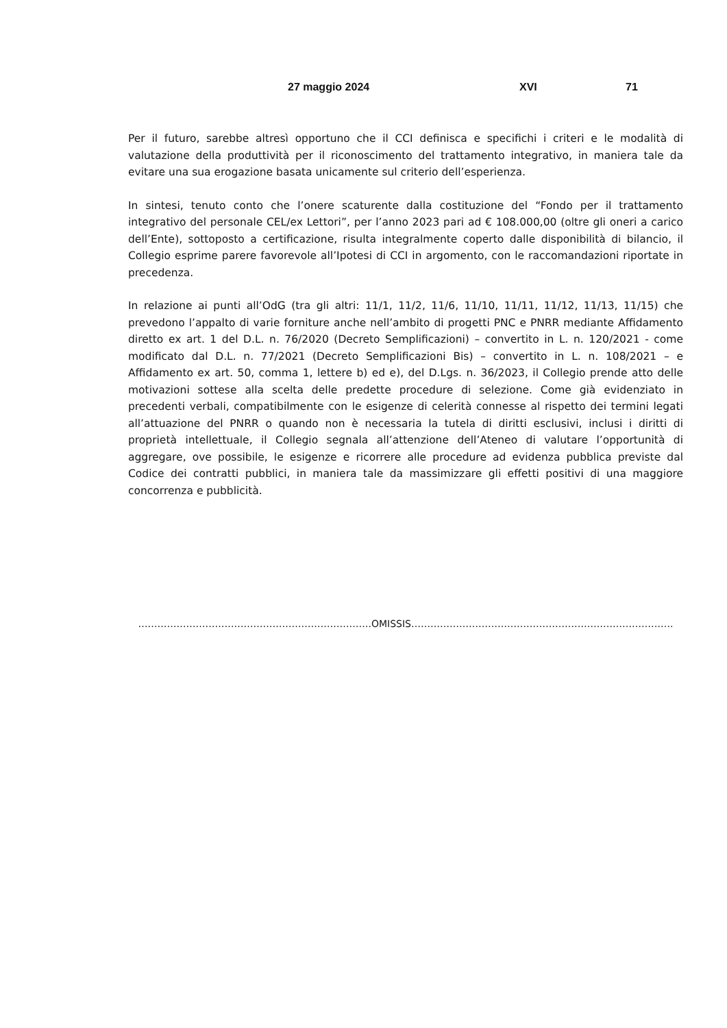27 maggio 2024 XVI 71
Per il futuro, sarebbe altresì opportuno che il CCI definisca e specifichi i criteri e le modalità di valutazione della produttività per il riconoscimento del trattamento integrativo, in maniera tale da evitare una sua erogazione basata unicamente sul criterio dell’esperienza.
In sintesi, tenuto conto che l’onere scaturente dalla costituzione del “Fondo per il trattamento integrativo del personale CEL/ex Lettori”, per l’anno 2023 pari ad € 108.000,00 (oltre gli oneri a carico dell’Ente), sottoposto a certificazione, risulta integralmente coperto dalle disponibilità di bilancio, il Collegio esprime parere favorevole all’Ipotesi di CCI in argomento, con le raccomandazioni riportate in precedenza.
In relazione ai punti all’OdG (tra gli altri: 11/1, 11/2, 11/6, 11/10, 11/11, 11/12, 11/13, 11/15) che prevedono l’appalto di varie forniture anche nell’ambito di progetti PNC e PNRR mediante Affidamento diretto ex art. 1 del D.L. n. 76/2020 (Decreto Semplificazioni) – convertito in L. n. 120/2021 - come modificato dal D.L. n. 77/2021 (Decreto Semplificazioni Bis) – convertito in L. n. 108/2021 – e Affidamento ex art. 50, comma 1, lettere b) ed e), del D.Lgs. n. 36/2023, il Collegio prende atto delle motivazioni sottese alla scelta delle predette procedure di selezione. Come già evidenziato in precedenti verbali, compatibilmente con le esigenze di celerità connesse al rispetto dei termini legati all’attuazione del PNRR o quando non è necessaria la tutela di diritti esclusivi, inclusi i diritti di proprietà intellettuale, il Collegio segnala all’attenzione dell’Ateneo di valutare l’opportunità di aggregare, ove possibile, le esigenze e ricorrere alle procedure ad evidenza pubblica previste dal Codice dei contratti pubblici, in maniera tale da massimizzare gli effetti positivi di una maggiore concorrenza e pubblicità.
……………………………………………………………….OMISSIS……………………………………………………………………….